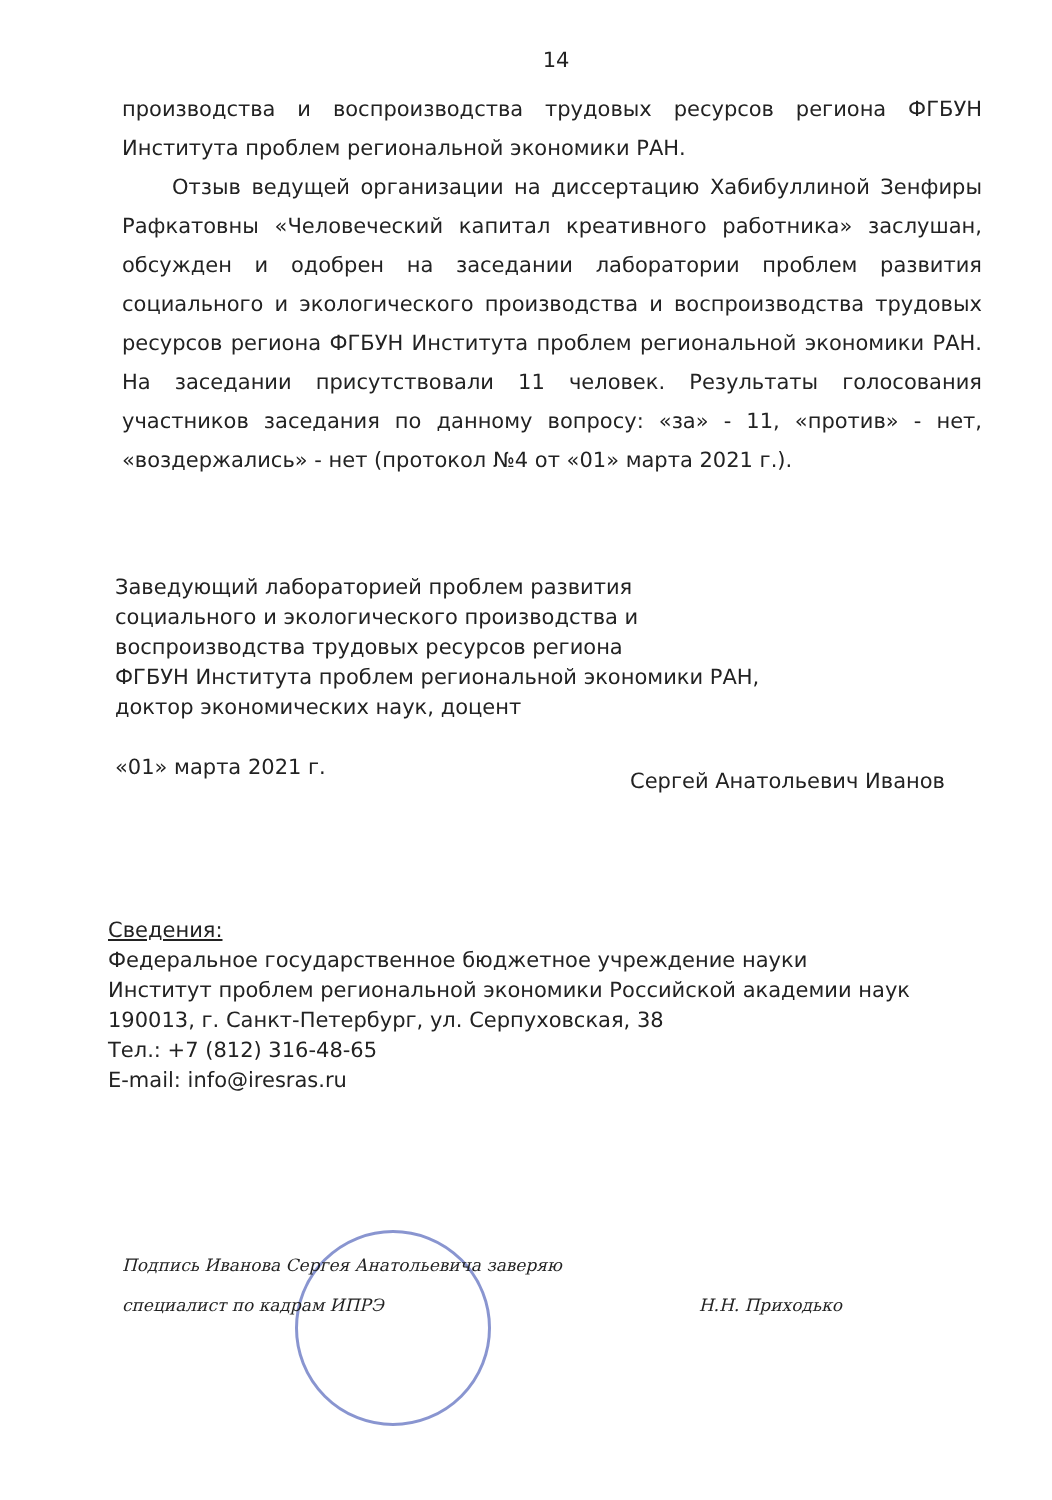14
производства и воспроизводства трудовых ресурсов региона ФГБУН Института проблем региональной экономики РАН.
Отзыв ведущей организации на диссертацию Хабибуллиной Зенфиры Рафкатовны «Человеческий капитал креативного работника» заслушан, обсужден и одобрен на заседании лаборатории проблем развития социального и экологического производства и воспроизводства трудовых ресурсов региона ФГБУН Института проблем региональной экономики РАН. На заседании присутствовали 11 человек. Результаты голосования участников заседания по данному вопросу: «за» - 11, «против» - нет, «воздержались» - нет (протокол №4 от «01» марта 2021 г.).
Заведующий лабораторией проблем развития
социального и экологического производства и
воспроизводства трудовых ресурсов региона
ФГБУН Института проблем региональной экономики РАН,
доктор экономических наук, доцент
«01» марта 2021 г. Сергей Анатольевич Иванов
Сведения:
Федеральное государственное бюджетное учреждение науки
Институт проблем региональной экономики Российской академии наук
190013, г. Санкт-Петербург, ул. Серпуховская, 38
Тел.: +7 (812) 316-48-65
E-mail: info@iresras.ru
Подпись Иванова Сергея Анатольевича заверяю
специалист по кадрам ИПРЭ Н.Н. Приходько